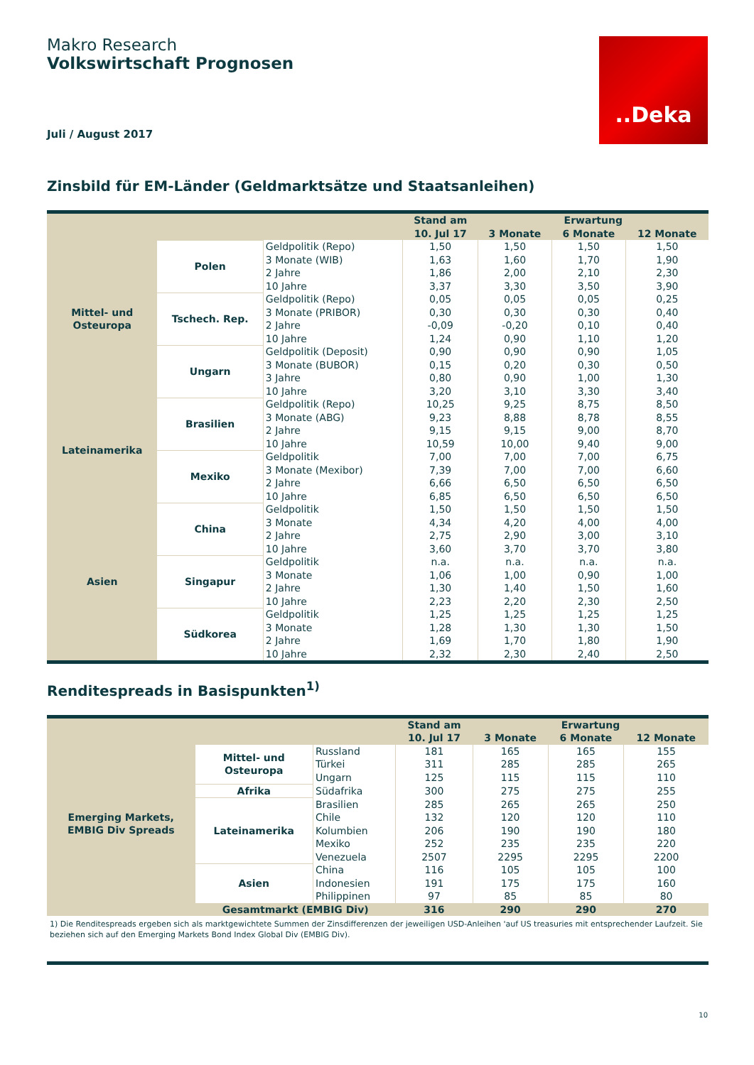Makro Research
Volkswirtschaft Prognosen
Juli / August 2017
..Deka
Zinsbild für EM-Länder (Geldmarktsätze und Staatsanleihen)
| | | | Stand am | Erwartung | | |
| --- | --- | --- | --- | --- | --- | --- |
| | | | 10. Jul 17 | 3 Monate | 6 Monate | 12 Monate |
| Mittel- und Osteuropa | Polen | Geldpolitik (Repo) | 1,50 | 1,50 | 1,50 | 1,50 |
| | | 3 Monate (WIB) | 1,63 | 1,60 | 1,70 | 1,90 |
| | | 2 Jahre | 1,86 | 2,00 | 2,10 | 2,30 |
| | | 10 Jahre | 3,37 | 3,30 | 3,50 | 3,90 |
| | Tschech. Rep. | Geldpolitik (Repo) | 0,05 | 0,05 | 0,05 | 0,25 |
| | | 3 Monate (PRIBOR) | 0,30 | 0,30 | 0,30 | 0,40 |
| | | 2 Jahre | -0,09 | -0,20 | 0,10 | 0,40 |
| | | 10 Jahre | 1,24 | 0,90 | 1,10 | 1,20 |
| | Ungarn | Geldpolitik (Deposit) | 0,90 | 0,90 | 0,90 | 1,05 |
| | | 3 Monate (BUBOR) | 0,15 | 0,20 | 0,30 | 0,50 |
| | | 3 Jahre | 0,80 | 0,90 | 1,00 | 1,30 |
| | | 10 Jahre | 3,20 | 3,10 | 3,30 | 3,40 |
| Lateinamerika | Brasilien | Geldpolitik (Repo) | 10,25 | 9,25 | 8,75 | 8,50 |
| | | 3 Monate (ABG) | 9,23 | 8,88 | 8,78 | 8,55 |
| | | 2 Jahre | 9,15 | 9,15 | 9,00 | 8,70 |
| | | 10 Jahre | 10,59 | 10,00 | 9,40 | 9,00 |
| | Mexiko | Geldpolitik | 7,00 | 7,00 | 7,00 | 6,75 |
| | | 3 Monate (Mexibor) | 7,39 | 7,00 | 7,00 | 6,60 |
| | | 2 Jahre | 6,66 | 6,50 | 6,50 | 6,50 |
| | | 10 Jahre | 6,85 | 6,50 | 6,50 | 6,50 |
| Asien | China | Geldpolitik | 1,50 | 1,50 | 1,50 | 1,50 |
| | | 3 Monate | 4,34 | 4,20 | 4,00 | 4,00 |
| | | 2 Jahre | 2,75 | 2,90 | 3,00 | 3,10 |
| | | 10 Jahre | 3,60 | 3,70 | 3,70 | 3,80 |
| | Singapur | Geldpolitik | n.a. | n.a. | n.a. | n.a. |
| | | 3 Monate | 1,06 | 1,00 | 0,90 | 1,00 |
| | | 2 Jahre | 1,30 | 1,40 | 1,50 | 1,60 |
| | | 10 Jahre | 2,23 | 2,20 | 2,30 | 2,50 |
| | Südkorea | Geldpolitik | 1,25 | 1,25 | 1,25 | 1,25 |
| | | 3 Monate | 1,28 | 1,30 | 1,30 | 1,50 |
| | | 2 Jahre | 1,69 | 1,70 | 1,80 | 1,90 |
| | | 10 Jahre | 2,32 | 2,30 | 2,40 | 2,50 |
Renditespreads in Basispunkten<sup>1)</sup>
| | | | Stand am | Erwartung | | |
| --- | --- | --- | --- | --- | --- | --- |
| | | | 10. Jul 17 | 3 Monate | 6 Monate | 12 Monate |
| Emerging Markets, EMBIG Div Spreads | Mittel- und Osteuropa | Russland | 181 | 165 | 165 | 155 |
| | | Türkei | 311 | 285 | 285 | 265 |
| | | Ungarn | 125 | 115 | 115 | 110 |
| | Afrika | Südafrika | 300 | 275 | 275 | 255 |
| | Lateinamerika | Brasilien | 285 | 265 | 265 | 250 |
| | | Chile | 132 | 120 | 120 | 110 |
| | | Kolumbien | 206 | 190 | 190 | 180 |
| | | Mexiko | 252 | 235 | 235 | 220 |
| | | Venezuela | 2507 | 2295 | 2295 | 2200 |
| | Asien | China | 116 | 105 | 105 | 100 |
| | | Indonesien | 191 | 175 | 175 | 160 |
| | | Philippinen | 97 | 85 | 85 | 80 |
| | Gesamtmarkt (EMBIG Div) | | 316 | 290 | 290 | 270 |
1) Die Renditespreads ergeben sich als marktgewichtete Summen der Zinsdifferenzen der jeweiligen USD-Anleihen 'auf US treasuries mit entsprechender Laufzeit. Sie beziehen sich auf den Emerging Markets Bond Index Global Div (EMBIG Div).
10